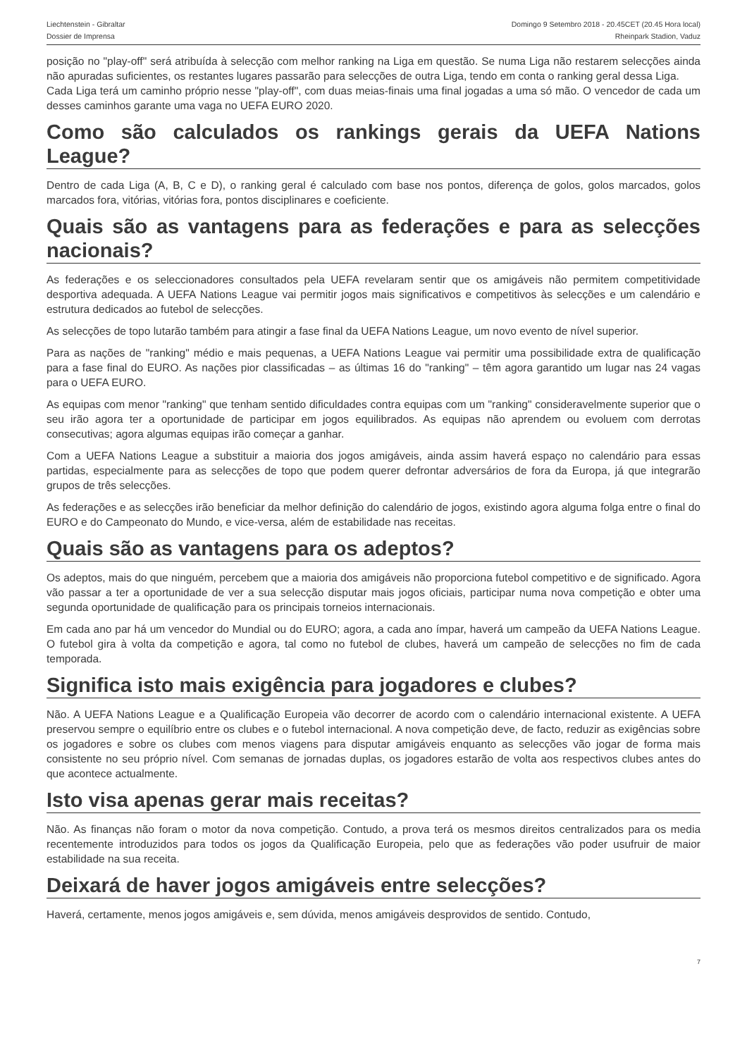Liechtenstein - Gibraltar
Dossier de Imprensa
Domingo 9 Setembro 2018 - 20.45CET (20.45 Hora local)
Rheinpark Stadion, Vaduz
posição no "play-off" será atribuída à selecção com melhor ranking na Liga em questão. Se numa Liga não restarem selecções ainda não apuradas suficientes, os restantes lugares passarão para selecções de outra Liga, tendo em conta o ranking geral dessa Liga.
Cada Liga terá um caminho próprio nesse "play-off", com duas meias-finais uma final jogadas a uma só mão. O vencedor de cada um desses caminhos garante uma vaga no UEFA EURO 2020.
Como são calculados os rankings gerais da UEFA Nations League?
Dentro de cada Liga (A, B, C e D), o ranking geral é calculado com base nos pontos, diferença de golos, golos marcados, golos marcados fora, vitórias, vitórias fora, pontos disciplinares e coeficiente.
Quais são as vantagens para as federações e para as selecções nacionais?
As federações e os seleccionadores consultados pela UEFA revelaram sentir que os amigáveis não permitem competitividade desportiva adequada. A UEFA Nations League vai permitir jogos mais significativos e competitivos às selecções e um calendário e estrutura dedicados ao futebol de selecções.
As selecções de topo lutarão também para atingir a fase final da UEFA Nations League, um novo evento de nível superior.
Para as nações de "ranking" médio e mais pequenas, a UEFA Nations League vai permitir uma possibilidade extra de qualificação para a fase final do EURO. As nações pior classificadas – as últimas 16 do "ranking" – têm agora garantido um lugar nas 24 vagas para o UEFA EURO.
As equipas com menor "ranking" que tenham sentido dificuldades contra equipas com um "ranking" consideravelmente superior que o seu irão agora ter a oportunidade de participar em jogos equilibrados. As equipas não aprendem ou evoluem com derrotas consecutivas; agora algumas equipas irão começar a ganhar.
Com a UEFA Nations League a substituir a maioria dos jogos amigáveis, ainda assim haverá espaço no calendário para essas partidas, especialmente para as selecções de topo que podem querer defrontar adversários de fora da Europa, já que integrarão grupos de três selecções.
As federações e as selecções irão beneficiar da melhor definição do calendário de jogos, existindo agora alguma folga entre o final do EURO e do Campeonato do Mundo, e vice-versa, além de estabilidade nas receitas.
Quais são as vantagens para os adeptos?
Os adeptos, mais do que ninguém, percebem que a maioria dos amigáveis não proporciona futebol competitivo e de significado. Agora vão passar a ter a oportunidade de ver a sua selecção disputar mais jogos oficiais, participar numa nova competição e obter uma segunda oportunidade de qualificação para os principais torneios internacionais.
Em cada ano par há um vencedor do Mundial ou do EURO; agora, a cada ano ímpar, haverá um campeão da UEFA Nations League. O futebol gira à volta da competição e agora, tal como no futebol de clubes, haverá um campeão de selecções no fim de cada temporada.
Significa isto mais exigência para jogadores e clubes?
Não. A UEFA Nations League e a Qualificação Europeia vão decorrer de acordo com o calendário internacional existente. A UEFA preservou sempre o equilíbrio entre os clubes e o futebol internacional. A nova competição deve, de facto, reduzir as exigências sobre os jogadores e sobre os clubes com menos viagens para disputar amigáveis enquanto as selecções vão jogar de forma mais consistente no seu próprio nível. Com semanas de jornadas duplas, os jogadores estarão de volta aos respectivos clubes antes do que acontece actualmente.
Isto visa apenas gerar mais receitas?
Não. As finanças não foram o motor da nova competição. Contudo, a prova terá os mesmos direitos centralizados para os media recentemente introduzidos para todos os jogos da Qualificação Europeia, pelo que as federações vão poder usufruir de maior estabilidade na sua receita.
Deixará de haver jogos amigáveis entre selecções?
Haverá, certamente, menos jogos amigáveis e, sem dúvida, menos amigáveis desprovidos de sentido. Contudo,
7